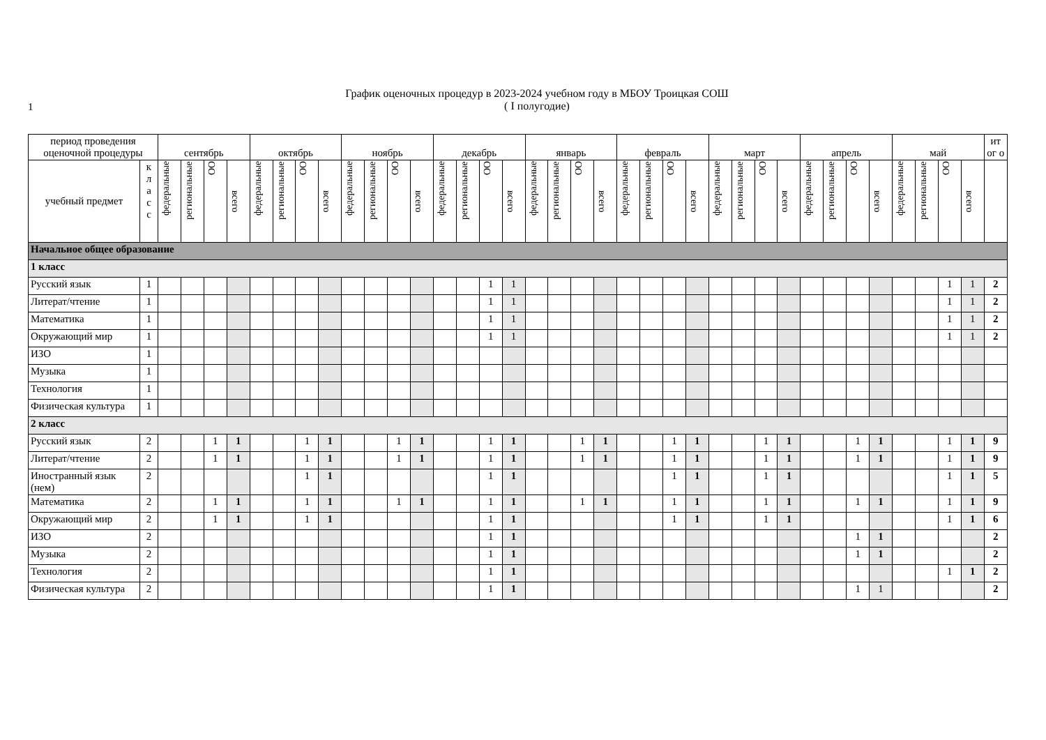1
График оценочных процедур в 2023-2024 учебном году в МБОУ Троицкая СОШ
( I полугодие)
| период проведения оценочной процедуры | | сентябрь | | | | октябрь | | | | ноябрь | | | | декабрь | | | | январь | | | | февраль | | | | март | | | | апрель | | | | май | | | | ит ог о |
| --- | --- | --- | --- | --- | --- | --- | --- | --- | --- | --- | --- | --- | --- | --- | --- | --- | --- | --- | --- | --- | --- | --- | --- | --- | --- | --- | --- | --- | --- | --- | --- | --- | --- | --- | --- | --- | --- | --- |
| учебный предмет | к л а с с | федеральные | региональные | ОО | всего | федеральные | региональные | ОО | всего | федеральные | региональные | ОО | всего | федеральные | региональные | ОО | всего | федеральные | региональные | ОО | всего | федеральные | региональные | ОО | всего | федеральные | региональные | ОО | всего | федеральные | региональные | ОО | всего | федеральные | региональные | ОО | всего | |
| Начальное общее образование | | | | | | | | | | | | | | | | | | | | | | | | | | | | | | | | | | | | | | |
| 1 класс | | | | | | | | | | | | | | | | | | | | | | | | | | | | | | | | | | | | | | |
| Русский язык | 1 | | | | | | | | | | | | | | | 1 | 1 | | | | | | | | | | | | | | | | | | | 1 | 1 | 2 |
| Литерат/чтение | 1 | | | | | | | | | | | | | | | 1 | 1 | | | | | | | | | | | | | | | | | | | 1 | 1 | 2 |
| Математика | 1 | | | | | | | | | | | | | | | 1 | 1 | | | | | | | | | | | | | | | | | | | 1 | 1 | 2 |
| Окружающий мир | 1 | | | | | | | | | | | | | | | 1 | 1 | | | | | | | | | | | | | | | | | | | 1 | 1 | 2 |
| ИЗО | 1 | | | | | | | | | | | | | | | | | | | | | | | | | | | | | | | | | | | | | |
| Музыка | 1 | | | | | | | | | | | | | | | | | | | | | | | | | | | | | | | | | | | | | |
| Технология | 1 | | | | | | | | | | | | | | | | | | | | | | | | | | | | | | | | | | | | | |
| Физическая культура | 1 | | | | | | | | | | | | | | | | | | | | | | | | | | | | | | | | | | | | | |
| 2 класс | | | | | | | | | | | | | | | | | | | | | | | | | | | | | | | | | | | | | | |
| Русский язык | 2 | | | 1 | 1 | | | 1 | 1 | | | 1 | 1 | | | 1 | 1 | | | 1 | 1 | | | 1 | 1 | | | 1 | 1 | | | 1 | 1 | | | 1 | 1 | 9 |
| Литерат/чтение | 2 | | | 1 | 1 | | | 1 | 1 | | | 1 | 1 | | | 1 | 1 | | | 1 | 1 | | | 1 | 1 | | | 1 | 1 | | | 1 | 1 | | | 1 | 1 | 9 |
| Иностранный язык (нем) | 2 | | | | | | | 1 | 1 | | | | | | | 1 | 1 | | | | | | | 1 | 1 | | | 1 | 1 | | | | | | | 1 | 1 | 5 |
| Математика | 2 | | | 1 | 1 | | | 1 | 1 | | | 1 | 1 | | | 1 | 1 | | | 1 | 1 | | | 1 | 1 | | | 1 | 1 | | | 1 | 1 | | | 1 | 1 | 9 |
| Окружающий мир | 2 | | | 1 | 1 | | | 1 | 1 | | | | | | | 1 | 1 | | | | | | | 1 | 1 | | | 1 | 1 | | | | | | | 1 | 1 | 6 |
| ИЗО | 2 | | | | | | | | | | | | | | | 1 | 1 | | | | | | | | | | | | | | | 1 | 1 | | | | | 2 |
| Музыка | 2 | | | | | | | | | | | | | | | 1 | 1 | | | | | | | | | | | | | | | 1 | 1 | | | | | 2 |
| Технология | 2 | | | | | | | | | | | | | | | 1 | 1 | | | | | | | | | | | | | | | | | | | 1 | 1 | 2 |
| Физическая культура | 2 | | | | | | | | | | | | | | | 1 | 1 | | | | | | | | | | | | | | | 1 | 1 | | | | | 2 |